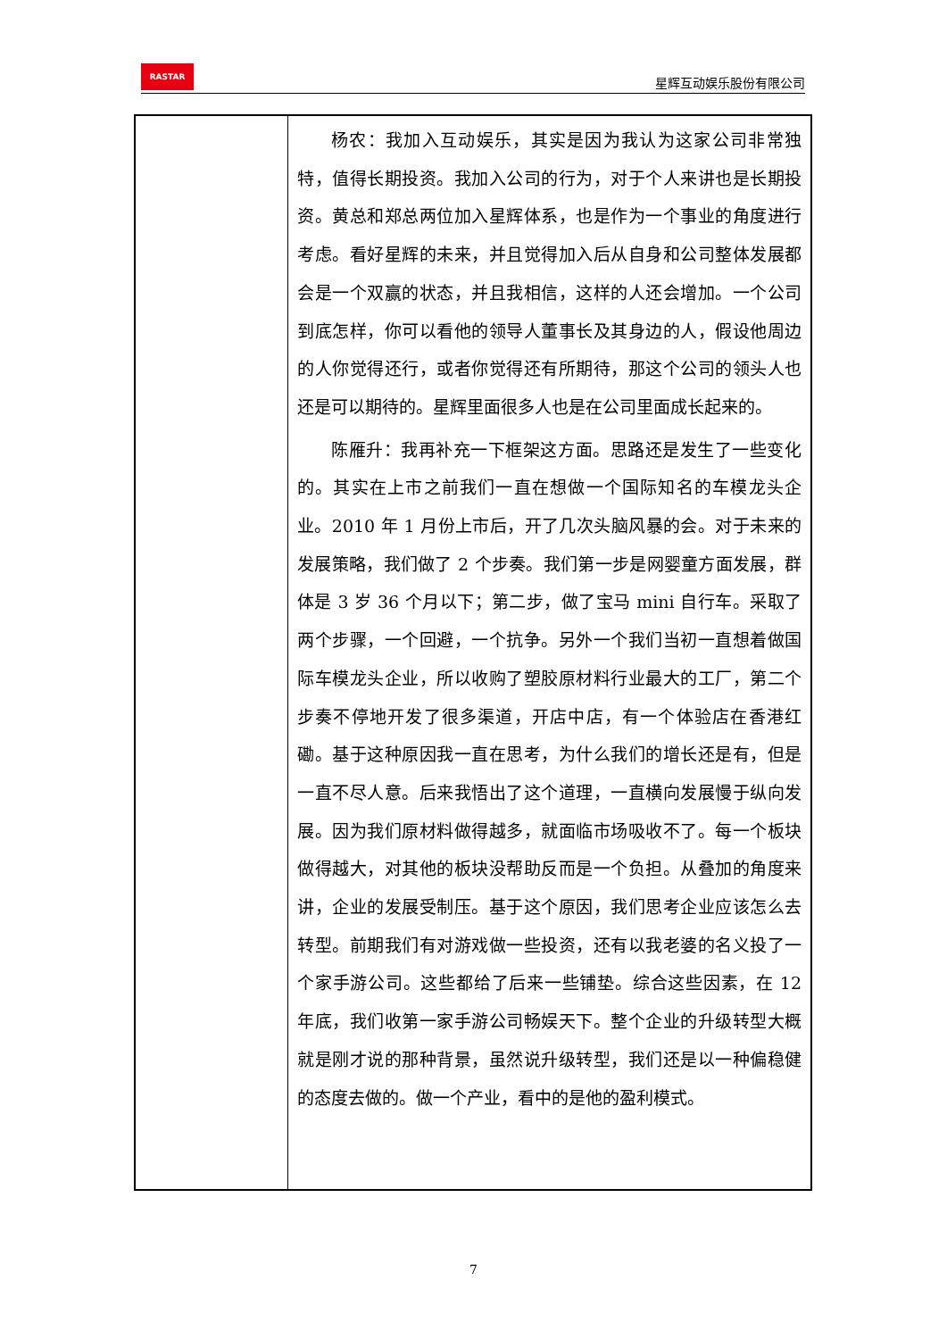RASTAR
星辉互动娱乐股份有限公司
| | 杨农：我加入互动娱乐，其实是因为我认为这家公司非常独特，值得长期投资。我加入公司的行为，对于个人来讲也是长期投资。黄总和郑总两位加入星辉体系，也是作为一个事业的角度进行考虑。看好星辉的未来，并且觉得加入后从自身和公司整体发展都会是一个双赢的状态，并且我相信，这样的人还会增加。一个公司到底怎样，你可以看他的领导人董事长及其身边的人，假设他周边的人你觉得还行，或者你觉得还有所期待，那这个公司的领头人也还是可以期待的。星辉里面很多人也是在公司里面成长起来的。 陈雁升：我再补充一下框架这方面。思路还是发生了一些变化的。其实在上市之前我们一直在想做一个国际知名的车模龙头企业。2010 年 1 月份上市后，开了几次头脑风暴的会。对于未来的发展策略，我们做了 2 个步奏。我们第一步是网婴童方面发展，群体是 3 岁 36 个月以下；第二步，做了宝马 mini 自行车。采取了两个步骤，一个回避，一个抗争。另外一个我们当初一直想着做国际车模龙头企业，所以收购了塑胶原材料行业最大的工厂，第二个步奏不停地开发了很多渠道，开店中店，有一个体验店在香港红磡。基于这种原因我一直在思考，为什么我们的增长还是有，但是一直不尽人意。后来我悟出了这个道理，一直横向发展慢于纵向发展。因为我们原材料做得越多，就面临市场吸收不了。每一个板块做得越大，对其他的板块没帮助反而是一个负担。从叠加的角度来讲，企业的发展受制压。基于这个原因，我们思考企业应该怎么去转型。前期我们有对游戏做一些投资，还有以我老婆的名义投了一个家手游公司。这些都给了后来一些铺垫。综合这些因素，在 12 年底，我们收第一家手游公司畅娱天下。整个企业的升级转型大概就是刚才说的那种背景，虽然说升级转型，我们还是以一种偏稳健的态度去做的。做一个产业，看中的是他的盈利模式。 |
7